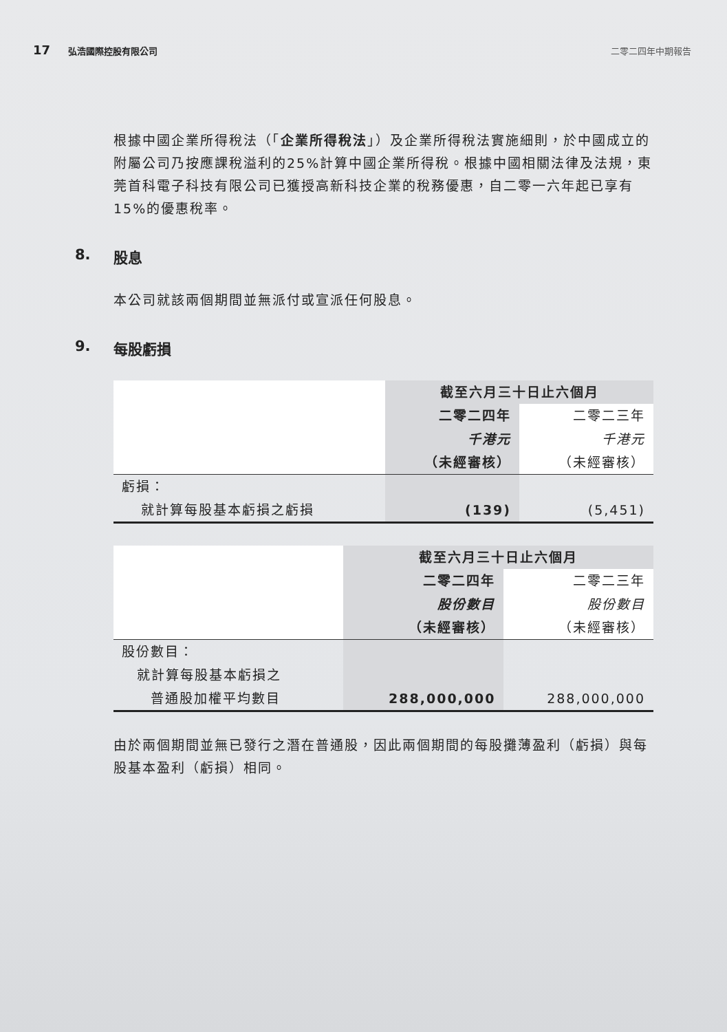17 弘浩國際控股有限公司 二零二四年中期報告
根據中國企業所得稅法（「企業所得稅法」）及企業所得稅法實施細則，於中國成立的附屬公司乃按應課稅溢利的25%計算中國企業所得稅。根據中國相關法律及法規，東莞首科電子科技有限公司已獲授高新科技企業的稅務優惠，自二零一六年起已享有15%的優惠稅率。
8. 股息
本公司就該兩個期間並無派付或宣派任何股息。
9. 每股虧損
| | 截至六月三十日止六個月 | |
| | 二零二四年 | 二零二三年 |
| | 千港元 | 千港元 |
| | （未經審核） | （未經審核） |
| 虧損： | | |
| 就計算每股基本虧損之虧損 | (139) | (5,451) |
| | 截至六月三十日止六個月 | |
| | 二零二四年 | 二零二三年 |
| | 股份數目 | 股份數目 |
| | （未經審核） | （未經審核） |
| 股份數目： | | |
| 就計算每股基本虧損之 | | |
| 普通股加權平均數目 | 288,000,000 | 288,000,000 |
由於兩個期間並無已發行之潛在普通股，因此兩個期間的每股攤薄盈利（虧損）與每股基本盈利（虧損）相同。